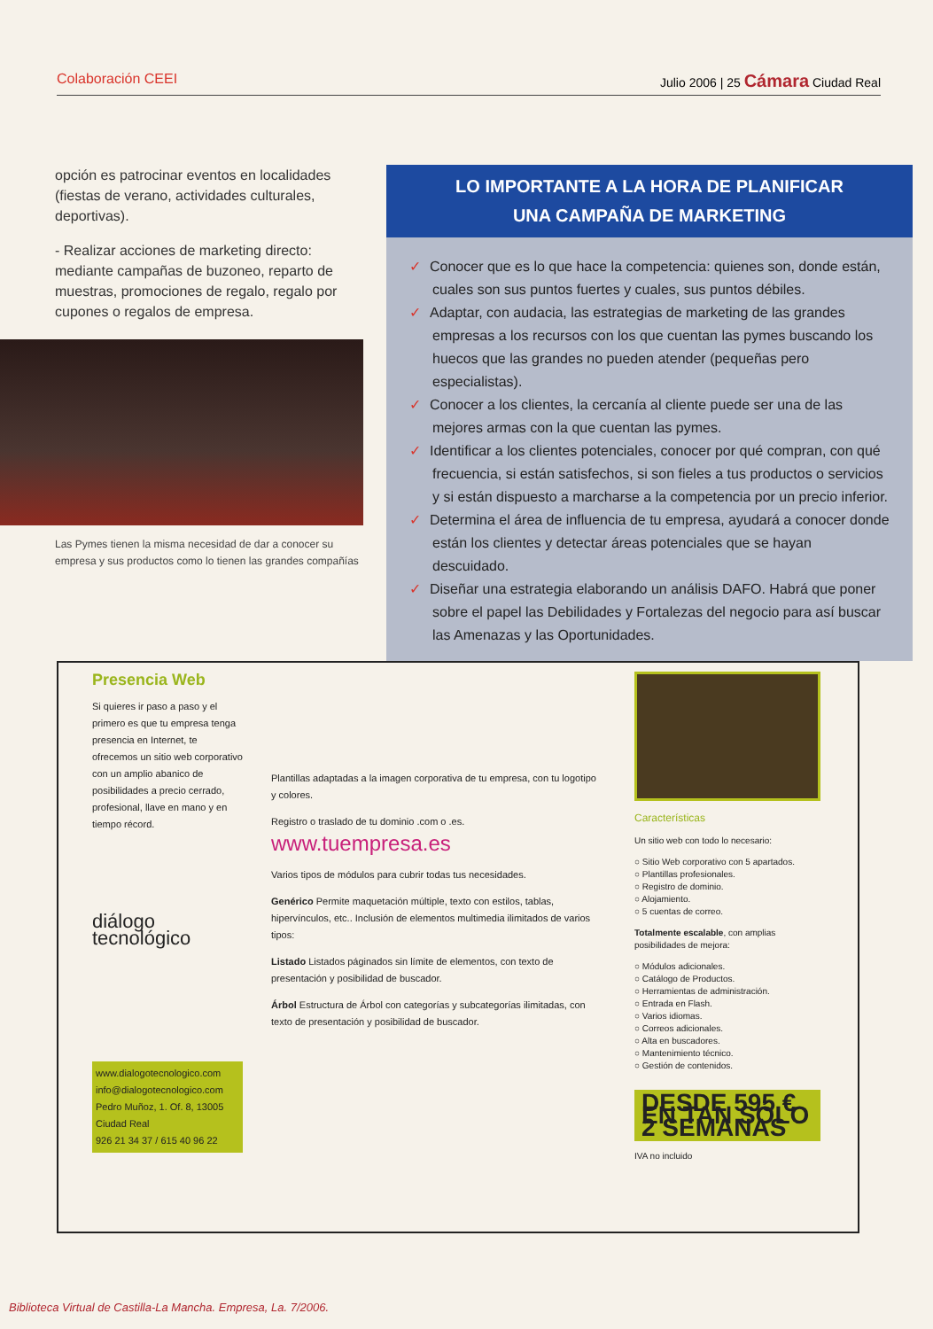Colaboración CEEI Julio 2006 | 25 Cámara Ciudad Real
opción es patrocinar eventos en localidades (fiestas de verano, actividades culturales, deportivas).
- Realizar acciones de marketing directo: mediante campañas de buzoneo, reparto de muestras, promociones de regalo, regalo por cupones o regalos de empresa.
Las Pymes tienen la misma necesidad de dar a conocer su empresa y sus productos como lo tienen las grandes compañías
LO IMPORTANTE A LA HORA DE PLANIFICAR
UNA CAMPAÑA DE MARKETING
✓ Conocer que es lo que hace la competencia: quienes son, donde están, cuales son sus puntos fuertes y cuales, sus puntos débiles.
✓ Adaptar, con audacia, las estrategias de marketing de las grandes empresas a los recursos con los que cuentan las pymes buscando los huecos que las grandes no pueden atender (pequeñas pero especialistas).
✓ Conocer a los clientes, la cercanía al cliente puede ser una de las mejores armas con la que cuentan las pymes.
✓ Identificar a los clientes potenciales, conocer por qué compran, con qué frecuencia, si están satisfechos, si son fieles a tus productos o servicios y si están dispuesto a marcharse a la competencia por un precio inferior.
✓ Determina el área de influencia de tu empresa, ayudará a conocer donde están los clientes y detectar áreas potenciales que se hayan descuidado.
✓ Diseñar una estrategia elaborando un análisis DAFO. Habrá que poner sobre el papel las Debilidades y Fortalezas del negocio para así buscar las Amenazas y las Oportunidades.
Presencia Web
Si quieres ir paso a paso y el primero es que tu empresa tenga presencia en Internet, te ofrecemos un sitio web corporativo con un amplio abanico de posibilidades a precio cerrado, profesional, llave en mano y en tiempo récord.
diálogo tecnológico
www.dialogotecnologico.com
info@dialogotecnologico.com
Pedro Muñoz, 1. Of. 8, 13005 Ciudad Real
926 21 34 37 / 615 40 96 22
Plantillas adaptadas a la imagen corporativa de tu empresa, con tu logotipo y colores.
Registro o traslado de tu dominio .com o .es.
www.tuempresa.es
Varios tipos de módulos para cubrir todas tus necesidades.
Genérico Permite maquetación múltiple, texto con estilos, tablas, hipervínculos, etc.. Inclusión de elementos multimedia ilimitados de varios tipos:
Listado Listados páginados sin límite de elementos, con texto de presentación y posibilidad de buscador.
Árbol Estructura de Árbol con categorías y subcategorías ilimitadas, con texto de presentación y posibilidad de buscador.
Características
Un sitio web con todo lo necesario:
○ Sitio Web corporativo con 5 apartados.
○ Plantillas profesionales.
○ Registro de dominio.
○ Alojamiento.
○ 5 cuentas de correo.
Totalmente escalable, con amplias posibilidades de mejora:
○ Módulos adicionales.
○ Catálogo de Productos.
○ Herramientas de administración.
○ Entrada en Flash.
○ Varios idiomas.
○ Correos adicionales.
○ Alta en buscadores.
○ Mantenimiento técnico.
○ Gestión de contenidos.
DESDE 595 € EN TAN SÓLO 2 SEMANAS
IVA no incluido
Biblioteca Virtual de Castilla-La Mancha. Empresa, La. 7/2006.